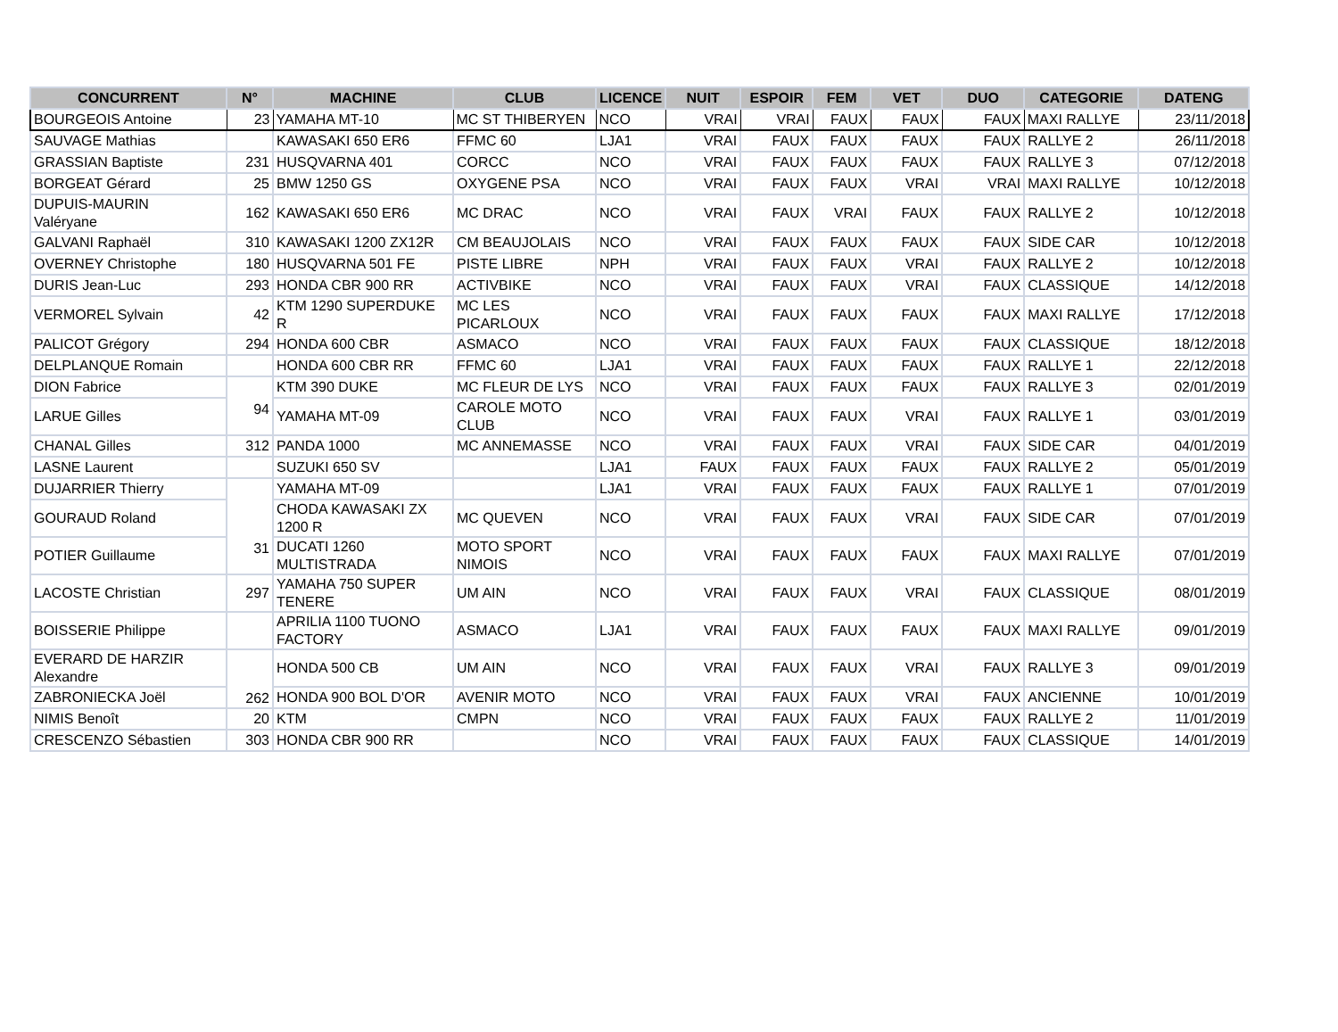| CONCURRENT | N° | MACHINE | CLUB | LICENCE | NUIT | ESPOIR | FEM | VET | DUO | CATEGORIE | DATENG |
| --- | --- | --- | --- | --- | --- | --- | --- | --- | --- | --- | --- |
| BOURGEOIS Antoine | 23 | YAMAHA MT-10 | MC ST THIBERYEN | NCO | VRAI | VRAI | FAUX | FAUX | FAUX | MAXI RALLYE | 23/11/2018 |
| SAUVAGE Mathias | | KAWASAKI 650 ER6 | FFMC 60 | LJA1 | VRAI | FAUX | FAUX | FAUX | FAUX | RALLYE 2 | 26/11/2018 |
| GRASSIAN Baptiste | 231 | HUSQVARNA 401 | CORCC | NCO | VRAI | FAUX | FAUX | FAUX | FAUX | RALLYE 3 | 07/12/2018 |
| BORGEAT Gérard | 25 | BMW 1250 GS | OXYGENE PSA | NCO | VRAI | FAUX | FAUX | VRAI | VRAI | MAXI RALLYE | 10/12/2018 |
| DUPUIS-MAURIN Valéryane | 162 | KAWASAKI 650 ER6 | MC DRAC | NCO | VRAI | FAUX | VRAI | FAUX | FAUX | RALLYE 2 | 10/12/2018 |
| GALVANI Raphaël | 310 | KAWASAKI 1200 ZX12R | CM BEAUJOLAIS | NCO | VRAI | FAUX | FAUX | FAUX | FAUX | SIDE CAR | 10/12/2018 |
| OVERNEY Christophe | 180 | HUSQVARNA 501 FE | PISTE LIBRE | NPH | VRAI | FAUX | FAUX | VRAI | FAUX | RALLYE 2 | 10/12/2018 |
| DURIS Jean-Luc | 293 | HONDA CBR 900 RR | ACTIVBIKE | NCO | VRAI | FAUX | FAUX | VRAI | FAUX | CLASSIQUE | 14/12/2018 |
| VERMOREL Sylvain | 42 | KTM 1290 SUPERDUKE R | MC LES PICARLOUX | NCO | VRAI | FAUX | FAUX | FAUX | FAUX | MAXI RALLYE | 17/12/2018 |
| PALICOT Grégory | 294 | HONDA 600 CBR | ASMACO | NCO | VRAI | FAUX | FAUX | FAUX | FAUX | CLASSIQUE | 18/12/2018 |
| DELPLANQUE Romain | | HONDA 600 CBR RR | FFMC 60 | LJA1 | VRAI | FAUX | FAUX | FAUX | FAUX | RALLYE 1 | 22/12/2018 |
| DION Fabrice | 94 | KTM 390 DUKE | MC FLEUR DE LYS | NCO | VRAI | FAUX | FAUX | FAUX | FAUX | RALLYE 3 | 02/01/2019 |
| LARUE Gilles | | YAMAHA MT-09 | CAROLE MOTO CLUB | NCO | VRAI | FAUX | FAUX | VRAI | FAUX | RALLYE 1 | 03/01/2019 |
| CHANAL Gilles | 312 | PANDA 1000 | MC ANNEMASSE | NCO | VRAI | FAUX | FAUX | VRAI | FAUX | SIDE CAR | 04/01/2019 |
| LASNE Laurent | | SUZUKI 650 SV | | LJA1 | FAUX | FAUX | FAUX | FAUX | FAUX | RALLYE 2 | 05/01/2019 |
| DUJARRIER Thierry | 31 | YAMAHA MT-09 | | LJA1 | VRAI | FAUX | FAUX | FAUX | FAUX | RALLYE 1 | 07/01/2019 |
| GOURAUD Roland | | CHODA KAWASAKI ZX 1200 R | MC QUEVEN | NCO | VRAI | FAUX | FAUX | VRAI | FAUX | SIDE CAR | 07/01/2019 |
| POTIER Guillaume | | DUCATI 1260 MULTISTRADA | MOTO SPORT NIMOIS | NCO | VRAI | FAUX | FAUX | FAUX | FAUX | MAXI RALLYE | 07/01/2019 |
| LACOSTE Christian | 297 | YAMAHA 750 SUPER TENERE | UM AIN | NCO | VRAI | FAUX | FAUX | VRAI | FAUX | CLASSIQUE | 08/01/2019 |
| BOISSERIE Philippe | | APRILIA 1100 TUONO FACTORY | ASMACO | LJA1 | VRAI | FAUX | FAUX | FAUX | FAUX | MAXI RALLYE | 09/01/2019 |
| EVERARD DE HARZIR Alexandre | 262 | HONDA 500 CB | UM AIN | NCO | VRAI | FAUX | FAUX | VRAI | FAUX | RALLYE 3 | 09/01/2019 |
| ZABRONIECKA Joël | | HONDA 900 BOL D'OR | AVENIR MOTO | NCO | VRAI | FAUX | FAUX | VRAI | FAUX | ANCIENNE | 10/01/2019 |
| NIMIS Benoît | 20 | KTM | CMPN | NCO | VRAI | FAUX | FAUX | FAUX | FAUX | RALLYE 2 | 11/01/2019 |
| CRESCENZO Sébastien | 303 | HONDA CBR 900 RR | | NCO | VRAI | FAUX | FAUX | FAUX | FAUX | CLASSIQUE | 14/01/2019 |